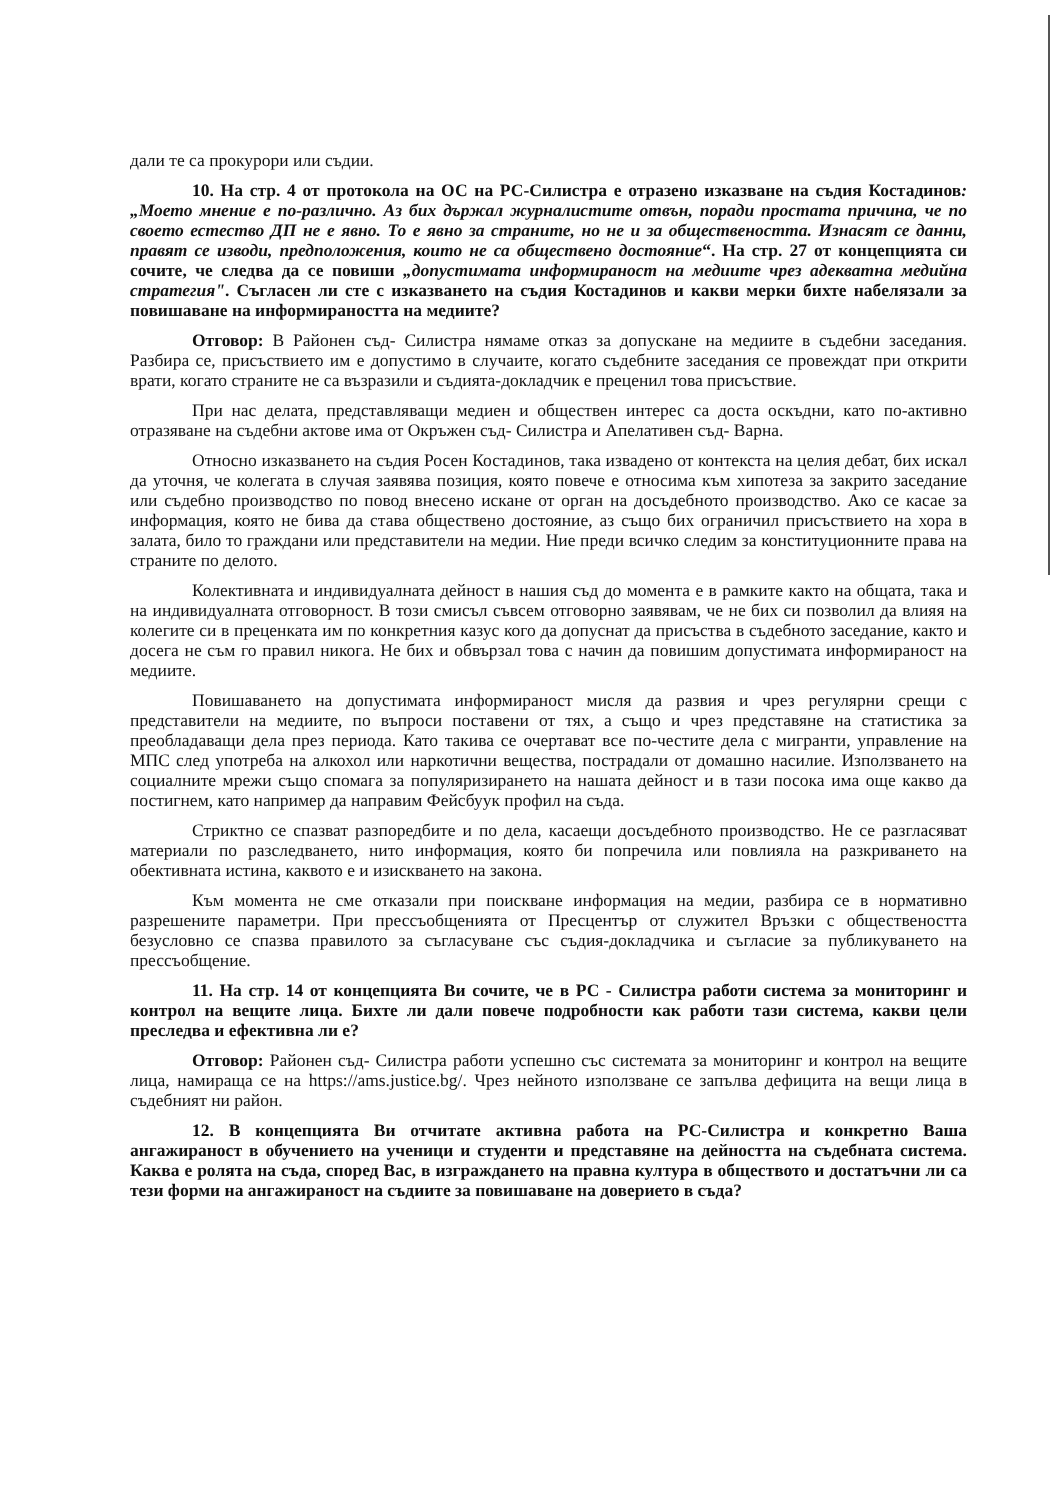дали те са прокурори или съдии.
10. На стр. 4 от протокола на ОС на РС-Силистра е отразено изказване на съдия Костадинов: „Моето мнение е по-различно. Аз бих държал журналистите отвън, поради простата причина, че по своето естество ДП не е явно. То е явно за страните, но не и за обществеността. Изнасят се данни, правят се изводи, предположения, които не са обществено достояние“. На стр. 27 от концепцията си сочите, че следва да се повиши „допустимата информираност на медиите чрез адекватна медийна стратегия". Съгласен ли сте с изказването на съдия Костадинов и какви мерки бихте набелязали за повишаване на информираността на медиите?
Отговор: В Районен съд- Силистра нямаме отказ за допускане на медиите в съдебни заседания. Разбира се, присъствието им е допустимо в случаите, когато съдебните заседания се провеждат при открити врати, когато страните не са възразили и съдията-докладчик е преценил това присъствие.
При нас делата, представляващи медиен и обществен интерес са доста оскъдни, като по-активно отразяване на съдебни актове има от Окръжен съд- Силистра и Апелативен съд- Варна.
Относно изказването на съдия Росен Костадинов, така извадено от контекста на целия дебат, бих искал да уточня, че колегата в случая заявява позиция, която повече е относима към хипотеза за закрито заседание или съдебно производство по повод внесено искане от орган на досъдебното производство. Ако се касае за информация, която не бива да става обществено достояние, аз също бих ограничил присъствието на хора в залата, било то граждани или представители на медии. Ние преди всичко следим за конституционните права на страните по делото.
Колективната и индивидуалната дейност в нашия съд до момента е в рамките както на общата, така и на индивидуалната отговорност. В този смисъл съвсем отговорно заявявам, че не бих си позволил да влияя на колегите си в преценката им по конкретния казус кого да допуснат да присъства в съдебното заседание, както и досега не съм го правил никога. Не бих и обвързал това с начин да повишим допустимата информираност на медиите.
Повишаването на допустимата информираност мисля да развия и чрез регулярни срещи с представители на медиите, по въпроси поставени от тях, а също и чрез представяне на статистика за преобладаващи дела през периода. Като такива се очертават все по-честите дела с мигранти, управление на МПС след употреба на алкохол или наркотични вещества, пострадали от домашно насилие. Използването на социалните мрежи също спомага за популяризирането на нашата дейност и в тази посока има още какво да постигнем, като например да направим Фейсбуук профил на съда.
Стриктно се спазват разпоредбите и по дела, касаещи досъдебното производство. Не се разгласяват материали по разследването, нито информация, която би попречила или повлияла на разкриването на обективната истина, каквото е и изискването на закона.
Към момента не сме отказали при поискване информация на медии, разбира се в нормативно разрешените параметри. При прессъобщенията от Пресцентър от служител Връзки с обществеността безусловно се спазва правилото за съгласуване със съдия-докладчика и съгласие за публикуването на прессъобщение.
11. На стр. 14 от концепцията Ви сочите, че в РС - Силистра работи система за мониторинг и контрол на вещите лица. Бихте ли дали повече подробности как работи тази система, какви цели преследва и ефективна ли е?
Отговор: Районен съд- Силистра работи успешно със системата за мониторинг и контрол на вещите лица, намираща се на https://ams.justice.bg/. Чрез нейното използване се запълва дефицита на вещи лица в съдебният ни район.
12. В концепцията Ви отчитате активна работа на РС-Силистра и конкретно Ваша ангажираност в обучението на ученици и студенти и представяне на дейността на съдебната система. Каква е ролята на съда, според Вас, в изграждането на правна култура в обществото и достатъчни ли са тези форми на ангажираност на съдиите за повишаване на доверието в съда?